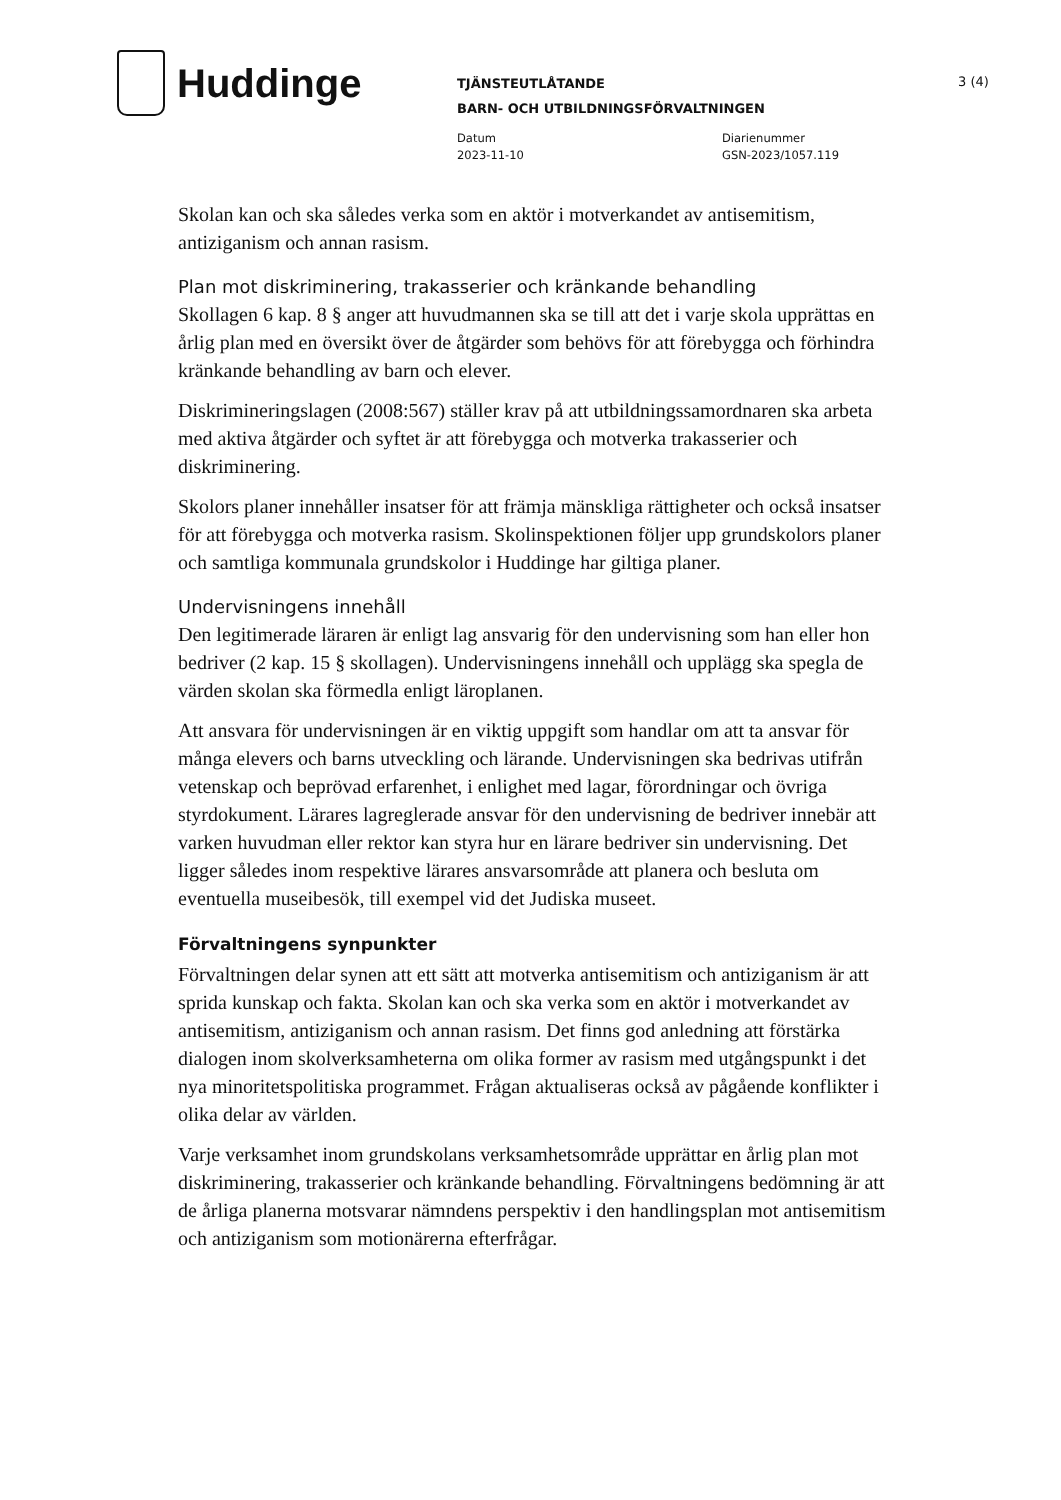Huddinge
3 (4)
TJÄNSTEUTLÅTANDE
BARN- OCH UTBILDNINGSFÖRVALTNINGEN
Datum
2023-11-10
Diarienummer
GSN-2023/1057.119
Skolan kan och ska således verka som en aktör i motverkandet av antisemitism, antiziganism och annan rasism.
Plan mot diskriminering, trakasserier och kränkande behandling
Skollagen 6 kap. 8 § anger att huvudmannen ska se till att det i varje skola upprättas en årlig plan med en översikt över de åtgärder som behövs för att förebygga och förhindra kränkande behandling av barn och elever.
Diskrimineringslagen (2008:567) ställer krav på att utbildningssamordnaren ska arbeta med aktiva åtgärder och syftet är att förebygga och motverka trakasserier och diskriminering.
Skolors planer innehåller insatser för att främja mänskliga rättigheter och också insatser för att förebygga och motverka rasism. Skolinspektionen följer upp grundskolors planer och samtliga kommunala grundskolor i Huddinge har giltiga planer.
Undervisningens innehåll
Den legitimerade läraren är enligt lag ansvarig för den undervisning som han eller hon bedriver (2 kap. 15 § skollagen). Undervisningens innehåll och upplägg ska spegla de värden skolan ska förmedla enligt läroplanen.
Att ansvara för undervisningen är en viktig uppgift som handlar om att ta ansvar för många elevers och barns utveckling och lärande. Undervisningen ska bedrivas utifrån vetenskap och beprövad erfarenhet, i enlighet med lagar, förordningar och övriga styrdokument. Lärares lagreglerade ansvar för den undervisning de bedriver innebär att varken huvudman eller rektor kan styra hur en lärare bedriver sin undervisning. Det ligger således inom respektive lärares ansvarsområde att planera och besluta om eventuella museibesök, till exempel vid det Judiska museet.
Förvaltningens synpunkter
Förvaltningen delar synen att ett sätt att motverka antisemitism och antiziganism är att sprida kunskap och fakta. Skolan kan och ska verka som en aktör i motverkandet av antisemitism, antiziganism och annan rasism. Det finns god anledning att förstärka dialogen inom skolverksamheterna om olika former av rasism med utgångspunkt i det nya minoritetspolitiska programmet. Frågan aktualiseras också av pågående konflikter i olika delar av världen.
Varje verksamhet inom grundskolans verksamhetsområde upprättar en årlig plan mot diskriminering, trakasserier och kränkande behandling. Förvaltningens bedömning är att de årliga planerna motsvarar nämndens perspektiv i den handlingsplan mot antisemitism och antiziganism som motionärerna efterfrågar.